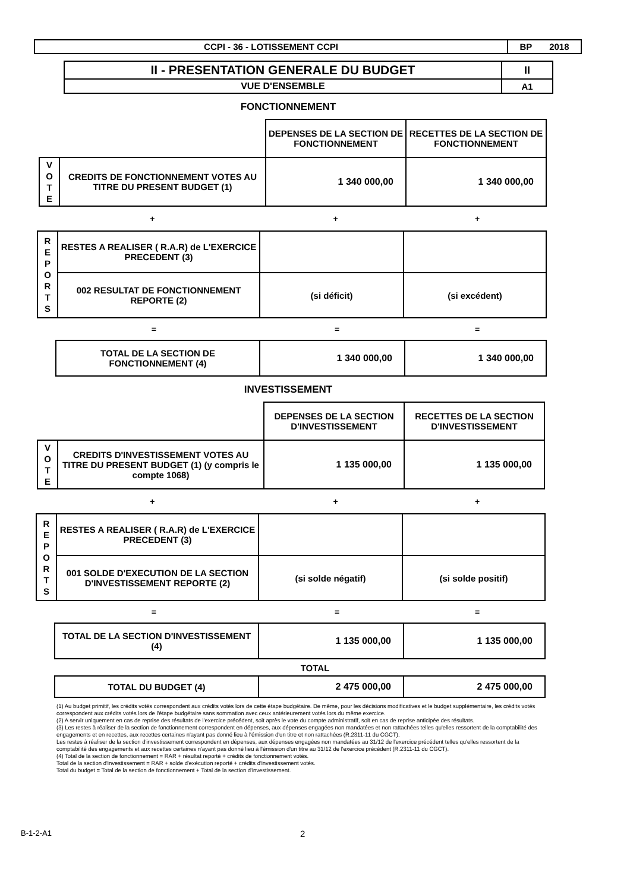| CCPI - 36 - LOTISSEMENT CCPI | BP 2018 |
| II - PRESENTATION GENERALE DU BUDGET | II |
| VUE D'ENSEMBLE | A1 |
FONCTIONNEMENT
| | | DEPENSES DE LA SECTION DE FONCTIONNEMENT | RECETTES DE LA SECTION DE FONCTIONNEMENT |
| V O T E | CREDITS DE FONCTIONNEMENT VOTES AU TITRE DU PRESENT BUDGET (1) | 1 340 000,00 | 1 340 000,00 |
+ + +
| R E P O R T S | RESTES A REALISER ( R.A.R) de L'EXERCICE PRECEDENT (3) | | |
| | 002 RESULTAT DE FONCTIONNEMENT REPORTE (2) | (si déficit) | (si excédent) |
= = =
| TOTAL DE LA SECTION DE FONCTIONNEMENT (4) | 1 340 000,00 | 1 340 000,00 |
INVESTISSEMENT
| | | DEPENSES DE LA SECTION D'INVESTISSEMENT | RECETTES DE LA SECTION D'INVESTISSEMENT |
| V O T E | CREDITS D'INVESTISSEMENT VOTES AU TITRE DU PRESENT BUDGET (1) (y compris le compte 1068) | 1 135 000,00 | 1 135 000,00 |
+ + +
| R E P O R T S | RESTES A REALISER ( R.A.R) de L'EXERCICE PRECEDENT (3) | | |
| | 001 SOLDE D'EXECUTION DE LA SECTION D'INVESTISSEMENT REPORTE (2) | (si solde négatif) | (si solde positif) |
= = =
| TOTAL DE LA SECTION D'INVESTISSEMENT (4) | 1 135 000,00 | 1 135 000,00 |
TOTAL
| TOTAL DU BUDGET (4) | 2 475 000,00 | 2 475 000,00 |
(1) Au budget primitif, les crédits votés correspondent aux crédits votés lors de cette étape budgétaire. De même, pour les décisions modificatives et le budget supplémentaire, les crédits votés correspondent aux crédits votés lors de l'étape budgétaire sans sommation avec ceux antérieurement votés lors du même exercice.
(2) A servir uniquement en cas de reprise des résultats de l'exercice précédent, soit après le vote du compte administratif, soit en cas de reprise anticipée des résultats.
(3) Les restes à réaliser de la section de fonctionnement correspondent en dépenses, aux dépenses engagées non mandatées et non rattachées telles qu'elles ressortent de la comptabilité des engagements et en recettes, aux recettes certaines n'ayant pas donné lieu à l'émission d'un titre et non rattachées (R.2311-11 du CGCT).
Les restes à réaliser de la section d'investissement correspondent en dépenses, aux dépenses engagées non mandatées au 31/12 de l'exercice précédent telles qu'elles ressortent de la comptabilité des engagements et aux recettes certaines n'ayant pas donné lieu à l'émission d'un titre au 31/12 de l'exercice précédent (R.2311-11 du CGCT).
(4) Total de la section de fonctionnement = RAR + résultat reporté + crédits de fonctionnement votés.
Total de la section d'investissement = RAR + solde d'exécution reporté + crédits d'investissement votés.
Total du budget = Total de la section de fonctionnement + Total de la section d'investissement.
B-1-2-A1
2